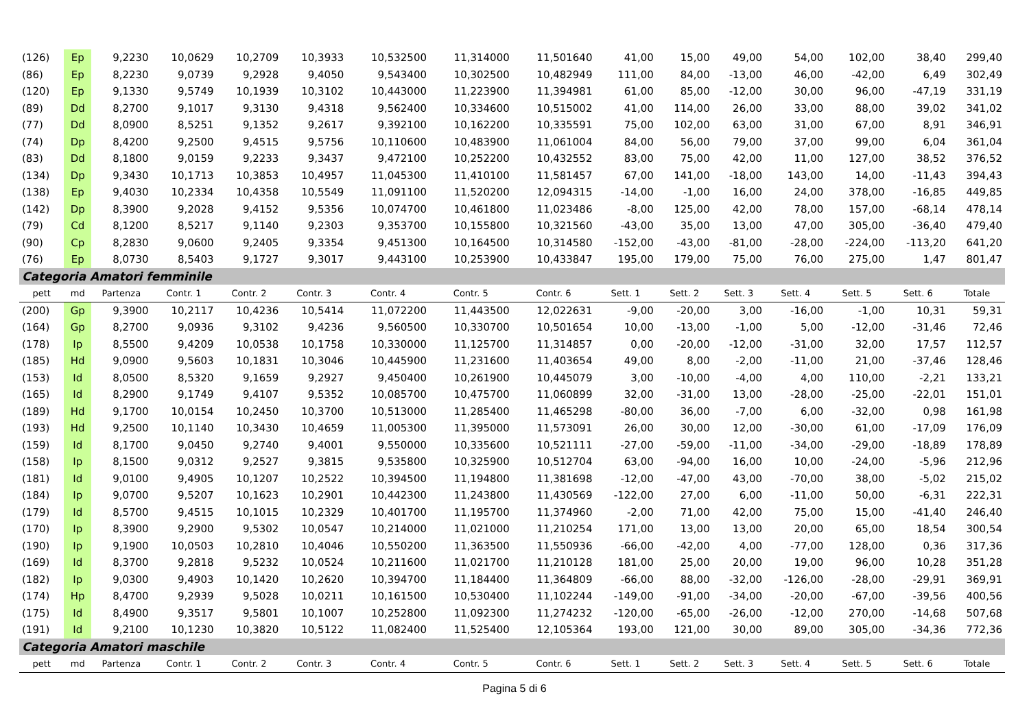| (126) | Ep | 9,2230 | 10,0629 | 10,2709 | 10,3933 | 10,532500 | 11,314000 | 11,501640 | 41,00 | 15,00 | 49,00 | 54,00 | 102,00 | 38,40 | 299,40 |
| (86) | Ep | 8,2230 | 9,0739 | 9,2928 | 9,4050 | 9,543400 | 10,302500 | 10,482949 | 111,00 | 84,00 | -13,00 | 46,00 | -42,00 | 6,49 | 302,49 |
| (120) | Ep | 9,1330 | 9,5749 | 10,1939 | 10,3102 | 10,443000 | 11,223900 | 11,394981 | 61,00 | 85,00 | -12,00 | 30,00 | 96,00 | -47,19 | 331,19 |
| (89) | Dd | 8,2700 | 9,1017 | 9,3130 | 9,4318 | 9,562400 | 10,334600 | 10,515002 | 41,00 | 114,00 | 26,00 | 33,00 | 88,00 | 39,02 | 341,02 |
| (77) | Dd | 8,0900 | 8,5251 | 9,1352 | 9,2617 | 9,392100 | 10,162200 | 10,335591 | 75,00 | 102,00 | 63,00 | 31,00 | 67,00 | 8,91 | 346,91 |
| (74) | Dp | 8,4200 | 9,2500 | 9,4515 | 9,5756 | 10,110600 | 10,483900 | 11,061004 | 84,00 | 56,00 | 79,00 | 37,00 | 99,00 | 6,04 | 361,04 |
| (83) | Dd | 8,1800 | 9,0159 | 9,2233 | 9,3437 | 9,472100 | 10,252200 | 10,432552 | 83,00 | 75,00 | 42,00 | 11,00 | 127,00 | 38,52 | 376,52 |
| (134) | Dp | 9,3430 | 10,1713 | 10,3853 | 10,4957 | 11,045300 | 11,410100 | 11,581457 | 67,00 | 141,00 | -18,00 | 143,00 | 14,00 | -11,43 | 394,43 |
| (138) | Ep | 9,4030 | 10,2334 | 10,4358 | 10,5549 | 11,091100 | 11,520200 | 12,094315 | -14,00 | -1,00 | 16,00 | 24,00 | 378,00 | -16,85 | 449,85 |
| (142) | Dp | 8,3900 | 9,2028 | 9,4152 | 9,5356 | 10,074700 | 10,461800 | 11,023486 | -8,00 | 125,00 | 42,00 | 78,00 | 157,00 | -68,14 | 478,14 |
| (79) | Cd | 8,1200 | 8,5217 | 9,1140 | 9,2303 | 9,353700 | 10,155800 | 10,321560 | -43,00 | 35,00 | 13,00 | 47,00 | 305,00 | -36,40 | 479,40 |
| (90) | Cp | 8,2830 | 9,0600 | 9,2405 | 9,3354 | 9,451300 | 10,164500 | 10,314580 | -152,00 | -43,00 | -81,00 | -28,00 | -224,00 | -113,20 | 641,20 |
| (76) | Ep | 8,0730 | 8,5403 | 9,1727 | 9,3017 | 9,443100 | 10,253900 | 10,433847 | 195,00 | 179,00 | 75,00 | 76,00 | 275,00 | 1,47 | 801,47 |
| Categoria Amatori femminile | | | | | | | | | | | | | | | |
| pett | md | Partenza | Contr. 1 | Contr. 2 | Contr. 3 | Contr. 4 | Contr. 5 | Contr. 6 | Sett. 1 | Sett. 2 | Sett. 3 | Sett. 4 | Sett. 5 | Sett. 6 | Totale |
| (200) | Gp | 9,3900 | 10,2117 | 10,4236 | 10,5414 | 11,072200 | 11,443500 | 12,022631 | -9,00 | -20,00 | 3,00 | -16,00 | -1,00 | 10,31 | 59,31 |
| (164) | Gp | 8,2700 | 9,0936 | 9,3102 | 9,4236 | 9,560500 | 10,330700 | 10,501654 | 10,00 | -13,00 | -1,00 | 5,00 | -12,00 | -31,46 | 72,46 |
| (178) | Ip | 8,5500 | 9,4209 | 10,0538 | 10,1758 | 10,330000 | 11,125700 | 11,314857 | 0,00 | -20,00 | -12,00 | -31,00 | 32,00 | 17,57 | 112,57 |
| (185) | Hd | 9,0900 | 9,5603 | 10,1831 | 10,3046 | 10,445900 | 11,231600 | 11,403654 | 49,00 | 8,00 | -2,00 | -11,00 | 21,00 | -37,46 | 128,46 |
| (153) | Id | 8,0500 | 8,5320 | 9,1659 | 9,2927 | 9,450400 | 10,261900 | 10,445079 | 3,00 | -10,00 | -4,00 | 4,00 | 110,00 | -2,21 | 133,21 |
| (165) | Id | 8,2900 | 9,1749 | 9,4107 | 9,5352 | 10,085700 | 10,475700 | 11,060899 | 32,00 | -31,00 | 13,00 | -28,00 | -25,00 | -22,01 | 151,01 |
| (189) | Hd | 9,1700 | 10,0154 | 10,2450 | 10,3700 | 10,513000 | 11,285400 | 11,465298 | -80,00 | 36,00 | -7,00 | 6,00 | -32,00 | 0,98 | 161,98 |
| (193) | Hd | 9,2500 | 10,1140 | 10,3430 | 10,4659 | 11,005300 | 11,395000 | 11,573091 | 26,00 | 30,00 | 12,00 | -30,00 | 61,00 | -17,09 | 176,09 |
| (159) | Id | 8,1700 | 9,0450 | 9,2740 | 9,4001 | 9,550000 | 10,335600 | 10,521111 | -27,00 | -59,00 | -11,00 | -34,00 | -29,00 | -18,89 | 178,89 |
| (158) | Ip | 8,1500 | 9,0312 | 9,2527 | 9,3815 | 9,535800 | 10,325900 | 10,512704 | 63,00 | -94,00 | 16,00 | 10,00 | -24,00 | -5,96 | 212,96 |
| (181) | Id | 9,0100 | 9,4905 | 10,1207 | 10,2522 | 10,394500 | 11,194800 | 11,381698 | -12,00 | -47,00 | 43,00 | -70,00 | 38,00 | -5,02 | 215,02 |
| (184) | Ip | 9,0700 | 9,5207 | 10,1623 | 10,2901 | 10,442300 | 11,243800 | 11,430569 | -122,00 | 27,00 | 6,00 | -11,00 | 50,00 | -6,31 | 222,31 |
| (179) | Id | 8,5700 | 9,4515 | 10,1015 | 10,2329 | 10,401700 | 11,195700 | 11,374960 | -2,00 | 71,00 | 42,00 | 75,00 | 15,00 | -41,40 | 246,40 |
| (170) | Ip | 8,3900 | 9,2900 | 9,5302 | 10,0547 | 10,214000 | 11,021000 | 11,210254 | 171,00 | 13,00 | 13,00 | 20,00 | 65,00 | 18,54 | 300,54 |
| (190) | Ip | 9,1900 | 10,0503 | 10,2810 | 10,4046 | 10,550200 | 11,363500 | 11,550936 | -66,00 | -42,00 | 4,00 | -77,00 | 128,00 | 0,36 | 317,36 |
| (169) | Id | 8,3700 | 9,2818 | 9,5232 | 10,0524 | 10,211600 | 11,021700 | 11,210128 | 181,00 | 25,00 | 20,00 | 19,00 | 96,00 | 10,28 | 351,28 |
| (182) | Ip | 9,0300 | 9,4903 | 10,1420 | 10,2620 | 10,394700 | 11,184400 | 11,364809 | -66,00 | 88,00 | -32,00 | -126,00 | -28,00 | -29,91 | 369,91 |
| (174) | Hp | 8,4700 | 9,2939 | 9,5028 | 10,0211 | 10,161500 | 10,530400 | 11,102244 | -149,00 | -91,00 | -34,00 | -20,00 | -67,00 | -39,56 | 400,56 |
| (175) | Id | 8,4900 | 9,3517 | 9,5801 | 10,1007 | 10,252800 | 11,092300 | 11,274232 | -120,00 | -65,00 | -26,00 | -12,00 | 270,00 | -14,68 | 507,68 |
| (191) | Id | 9,2100 | 10,1230 | 10,3820 | 10,5122 | 11,082400 | 11,525400 | 12,105364 | 193,00 | 121,00 | 30,00 | 89,00 | 305,00 | -34,36 | 772,36 |
| Categoria Amatori maschile | | | | | | | | | | | | | | | |
| pett | md | Partenza | Contr. 1 | Contr. 2 | Contr. 3 | Contr. 4 | Contr. 5 | Contr. 6 | Sett. 1 | Sett. 2 | Sett. 3 | Sett. 4 | Sett. 5 | Sett. 6 | Totale |
Pagina 5 di 6